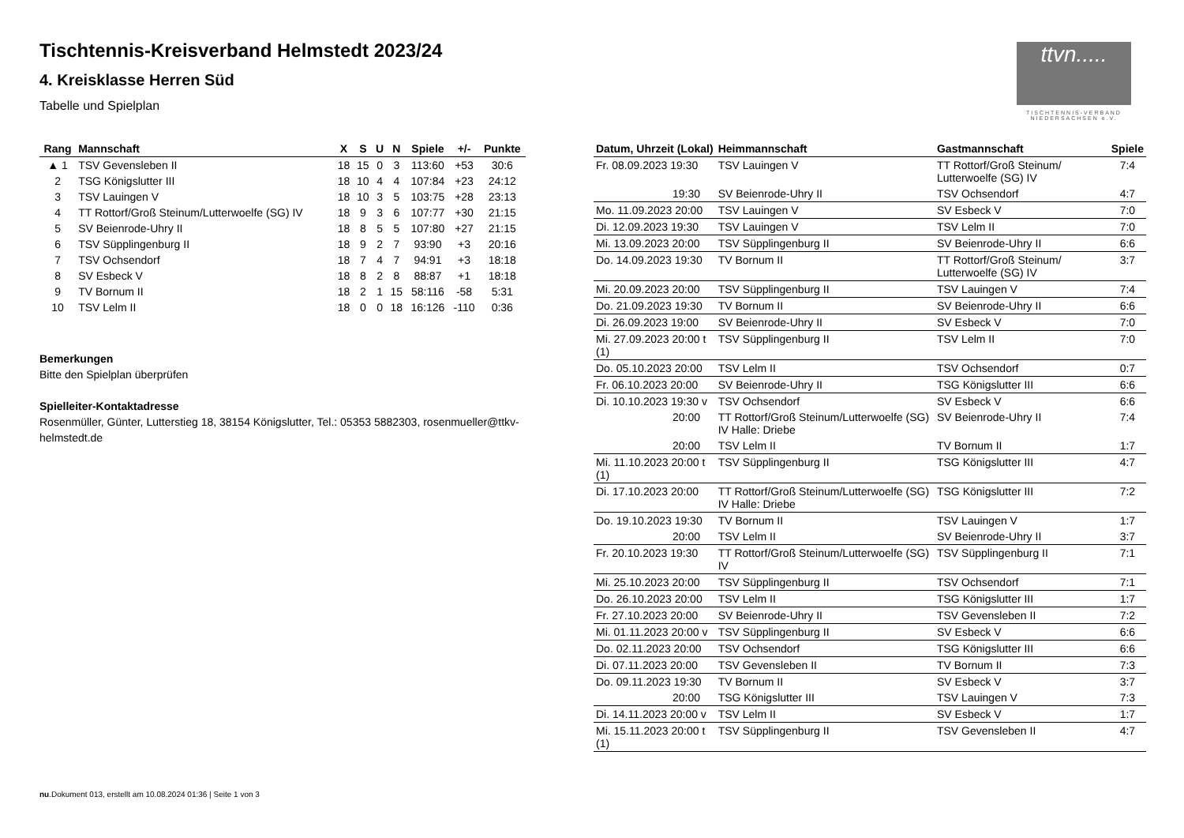Tischtennis-Kreisverband Helmstedt 2023/24
4. Kreisklasse Herren Süd
Tabelle und Spielplan
ttvn.....
TISCHTENNIS-VERBAND NIEDERSACHSEN e.V.
| Rang | Mannschaft | X | S | U | N | Spiele | +/- | Punkte |
| --- | --- | --- | --- | --- | --- | --- | --- | --- |
| ▲ 1 | TSV Gevensleben II | 18 | 15 | 0 | 3 | 113:60 | +53 | 30:6 |
| 2 | TSG Königslutter III | 18 | 10 | 4 | 4 | 107:84 | +23 | 24:12 |
| 3 | TSV Lauingen V | 18 | 10 | 3 | 5 | 103:75 | +28 | 23:13 |
| 4 | TT Rottorf/Groß Steinum/Lutterwoelfe (SG) IV | 18 | 9 | 3 | 6 | 107:77 | +30 | 21:15 |
| 5 | SV Beienrode-Uhry II | 18 | 8 | 5 | 5 | 107:80 | +27 | 21:15 |
| 6 | TSV Süpplingenburg II | 18 | 9 | 2 | 7 | 93:90 | +3 | 20:16 |
| 7 | TSV Ochsendorf | 18 | 7 | 4 | 7 | 94:91 | +3 | 18:18 |
| 8 | SV Esbeck V | 18 | 8 | 2 | 8 | 88:87 | +1 | 18:18 |
| 9 | TV Bornum II | 18 | 2 | 1 | 15 | 58:116 | -58 | 5:31 |
| 10 | TSV Lelm II | 18 | 0 | 0 | 18 | 16:126 | -110 | 0:36 |
Bemerkungen
Bitte den Spielplan überprüfen
Spielleiter-Kontaktadresse
Rosenmüller, Günter, Lutterstieg 18, 38154 Königslutter, Tel.: 05353 5882303, rosenmueller@ttkv-helmstedt.de
| Datum, Uhrzeit (Lokal) | Heimmannschaft | Gastmannschaft | Spiele |
| --- | --- | --- | --- |
| Fr. 08.09.2023 19:30 | TSV Lauingen V | TT Rottorf/Groß Steinum/ Lutterwoelfe (SG) IV | 7:4 |
| 19:30 | SV Beienrode-Uhry II | TSV Ochsendorf | 4:7 |
| Mo. 11.09.2023 20:00 | TSV Lauingen V | SV Esbeck V | 7:0 |
| Di. 12.09.2023 19:30 | TSV Lauingen V | TSV Lelm II | 7:0 |
| Mi. 13.09.2023 20:00 | TSV Süpplingenburg II | SV Beienrode-Uhry II | 6:6 |
| Do. 14.09.2023 19:30 | TV Bornum II | TT Rottorf/Groß Steinum/ Lutterwoelfe (SG) IV | 3:7 |
| Mi. 20.09.2023 20:00 | TSV Süpplingenburg II | TSV Lauingen V | 7:4 |
| Do. 21.09.2023 19:30 | TV Bornum II | SV Beienrode-Uhry II | 6:6 |
| Di. 26.09.2023 19:00 | SV Beienrode-Uhry II | SV Esbeck V | 7:0 |
| Mi. 27.09.2023 20:00 t (1) | TSV Süpplingenburg II | TSV Lelm II | 7:0 |
| Do. 05.10.2023 20:00 | TSV Lelm II | TSV Ochsendorf | 0:7 |
| Fr. 06.10.2023 20:00 | SV Beienrode-Uhry II | TSG Königslutter III | 6:6 |
| Di. 10.10.2023 19:30 v | TSV Ochsendorf | SV Esbeck V | 6:6 |
| 20:00 | TT Rottorf/Groß Steinum/Lutterwoelfe (SG) IV Halle: Driebe | SV Beienrode-Uhry II | 7:4 |
| 20:00 | TSV Lelm II | TV Bornum II | 1:7 |
| Mi. 11.10.2023 20:00 t (1) | TSV Süpplingenburg II | TSG Königslutter III | 4:7 |
| Di. 17.10.2023 20:00 | TT Rottorf/Groß Steinum/Lutterwoelfe (SG) IV Halle: Driebe | TSG Königslutter III | 7:2 |
| Do. 19.10.2023 19:30 | TV Bornum II | TSV Lauingen V | 1:7 |
| 20:00 | TSV Lelm II | SV Beienrode-Uhry II | 3:7 |
| Fr. 20.10.2023 19:30 | TT Rottorf/Groß Steinum/Lutterwoelfe (SG) IV | TSV Süpplingenburg II | 7:1 |
| Mi. 25.10.2023 20:00 | TSV Süpplingenburg II | TSV Ochsendorf | 7:1 |
| Do. 26.10.2023 20:00 | TSV Lelm II | TSG Königslutter III | 1:7 |
| Fr. 27.10.2023 20:00 | SV Beienrode-Uhry II | TSV Gevensleben II | 7:2 |
| Mi. 01.11.2023 20:00 v | TSV Süpplingenburg II | SV Esbeck V | 6:6 |
| Do. 02.11.2023 20:00 | TSV Ochsendorf | TSG Königslutter III | 6:6 |
| Di. 07.11.2023 20:00 | TSV Gevensleben II | TV Bornum II | 7:3 |
| Do. 09.11.2023 19:30 | TV Bornum II | SV Esbeck V | 3:7 |
| 20:00 | TSG Königslutter III | TSV Lauingen V | 7:3 |
| Di. 14.11.2023 20:00 v | TSV Lelm II | SV Esbeck V | 1:7 |
| Mi. 15.11.2023 20:00 t (1) | TSV Süpplingenburg II | TSV Gevensleben II | 4:7 |
nu.Dokument 013, erstellt am 10.08.2024 01:36 | Seite 1 von 3